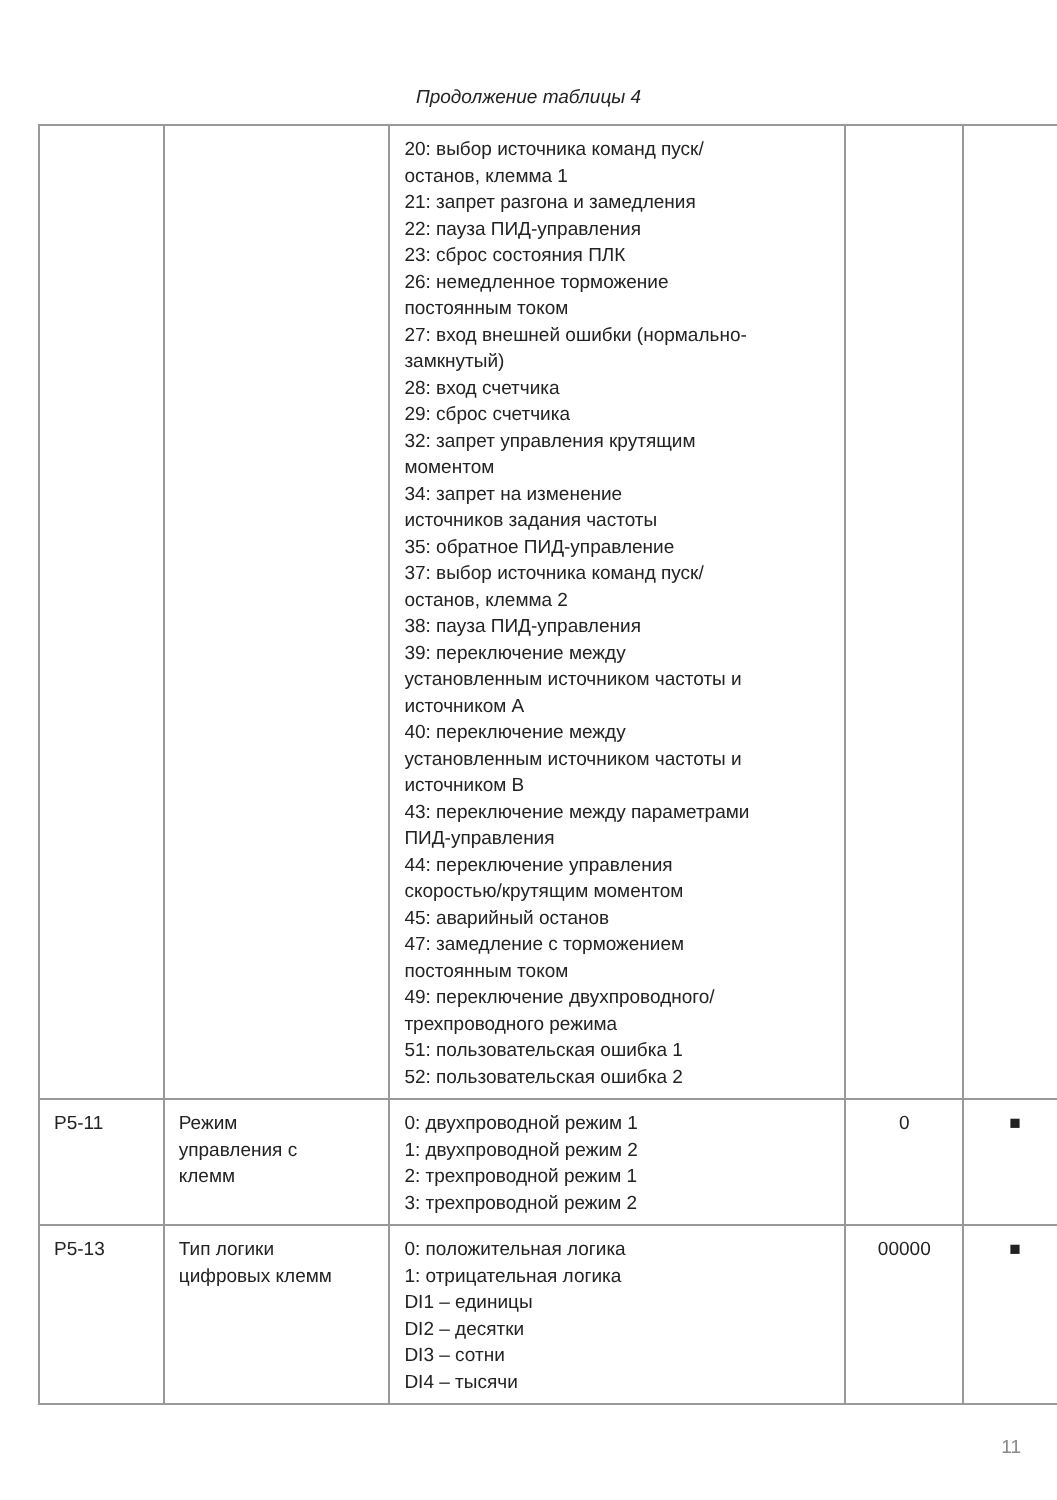Продолжение таблицы 4
| | | 20: выбор источника команд пуск/ останов, клемма 1 21: запрет разгона и замедления 22: пауза ПИД-управления 23: сброс состояния ПЛК 26: немедленное торможение постоянным током 27: вход внешней ошибки (нормально- замкнутый) 28: вход счетчика 29: сброс счетчика 32: запрет управления крутящим моментом 34: запрет на изменение источников задания частоты 35: обратное ПИД-управление 37: выбор источника команд пуск/ останов, клемма 2 38: пауза ПИД-управления 39: переключение между установленным источником частоты и источником A 40: переключение между установленным источником частоты и источником B 43: переключение между параметрами ПИД-управления 44: переключение управления скоростью/крутящим моментом 45: аварийный останов 47: замедление с торможением постоянным током 49: переключение двухпроводного/ трехпроводного режима 51: пользовательская ошибка 1 52: пользовательская ошибка 2 | | |
| P5-11 | Режим управления с клемм | 0: двухпроводной режим 1 1: двухпроводной режим 2 2: трехпроводной режим 1 3: трехпроводной режим 2 | 0 | ■ |
| P5-13 | Тип логики цифровых клемм | 0: положительная логика 1: отрицательная логика DI1 – единицы DI2 – десятки DI3 – сотни DI4 – тысячи | 00000 | ■ |
11